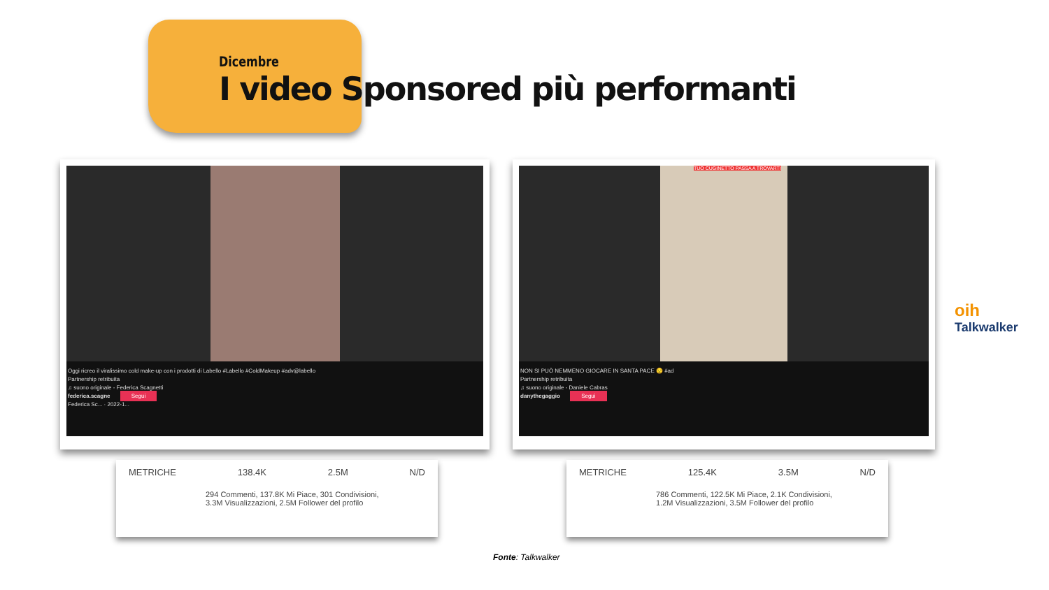Dicembre
I video Sponsored più performanti
Oggi ricreo il viralissimo cold make-up con i prodotti di Labello #Labello #ColdMakeup #adv@labello
Partnership retribuita
♫ suono originale - Federica Scagnetti
federica.scagne Segui
Federica Sc... · 2022-1...
TUO CUGINETTO PASSA A TROVARTI
NON SI PUÒ NEMMENO GIOCARE IN SANTA PACE 😒 #ad
Partnership retribuita
♫ suono originale - Daniele Cabras
danythegaggio Segui
METRICHE 138.4K 2.5M N/D
294 Commenti, 137.8K Mi Piace, 301 Condivisioni,
3.3M Visualizzazioni, 2.5M Follower del profilo
METRICHE 125.4K 3.5M N/D
786 Commenti, 122.5K Mi Piace, 2.1K Condivisioni,
1.2M Visualizzazioni, 3.5M Follower del profilo
oih
Talkwalker
Fonte: Talkwalker